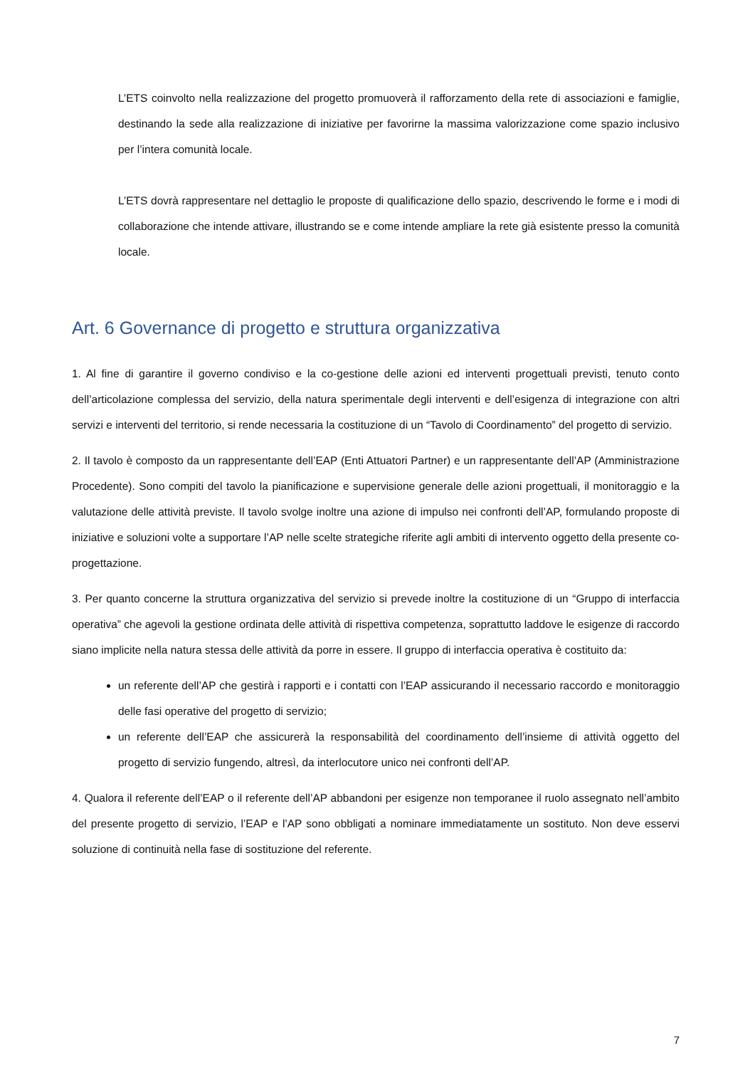L’ETS coinvolto nella realizzazione del progetto promuoverà il rafforzamento della rete di associazioni e famiglie, destinando la sede alla realizzazione di iniziative per favorirne la massima valorizzazione come spazio inclusivo per l’intera comunità locale.
L’ETS dovrà rappresentare nel dettaglio le proposte di qualificazione dello spazio, descrivendo le forme e i modi di collaborazione che intende attivare, illustrando se e come intende ampliare la rete già esistente presso la comunità locale.
Art. 6 Governance di progetto e struttura organizzativa
1. Al fine di garantire il governo condiviso e la co-gestione delle azioni ed interventi progettuali previsti, tenuto conto dell’articolazione complessa del servizio, della natura sperimentale degli interventi e dell’esigenza di integrazione con altri servizi e interventi del territorio, si rende necessaria la costituzione di un “Tavolo di Coordinamento” del progetto di servizio.
2. Il tavolo è composto da un rappresentante dell’EAP (Enti Attuatori Partner) e un rappresentante dell’AP (Amministrazione Procedente). Sono compiti del tavolo la pianificazione e supervisione generale delle azioni progettuali, il monitoraggio e la valutazione delle attività previste. Il tavolo svolge inoltre una azione di impulso nei confronti dell’AP, formulando proposte di iniziative e soluzioni volte a supportare l’AP nelle scelte strategiche riferite agli ambiti di intervento oggetto della presente co-progettazione.
3. Per quanto concerne la struttura organizzativa del servizio si prevede inoltre la costituzione di un “Gruppo di interfaccia operativa” che agevoli la gestione ordinata delle attività di rispettiva competenza, soprattutto laddove le esigenze di raccordo siano implicite nella natura stessa delle attività da porre in essere. Il gruppo di interfaccia operativa è costituito da:
un referente dell’AP che gestirà i rapporti e i contatti con l’EAP assicurando il necessario raccordo e monitoraggio delle fasi operative del progetto di servizio;
un referente dell’EAP che assicurerà la responsabilità del coordinamento dell’insieme di attività oggetto del progetto di servizio fungendo, altresì, da interlocutore unico nei confronti dell’AP.
4. Qualora il referente dell’EAP o il referente dell’AP abbandoni per esigenze non temporanee il ruolo assegnato nell’ambito del presente progetto di servizio, l’EAP e l’AP sono obbligati a nominare immediatamente un sostituto. Non deve esservi soluzione di continuità nella fase di sostituzione del referente.
7